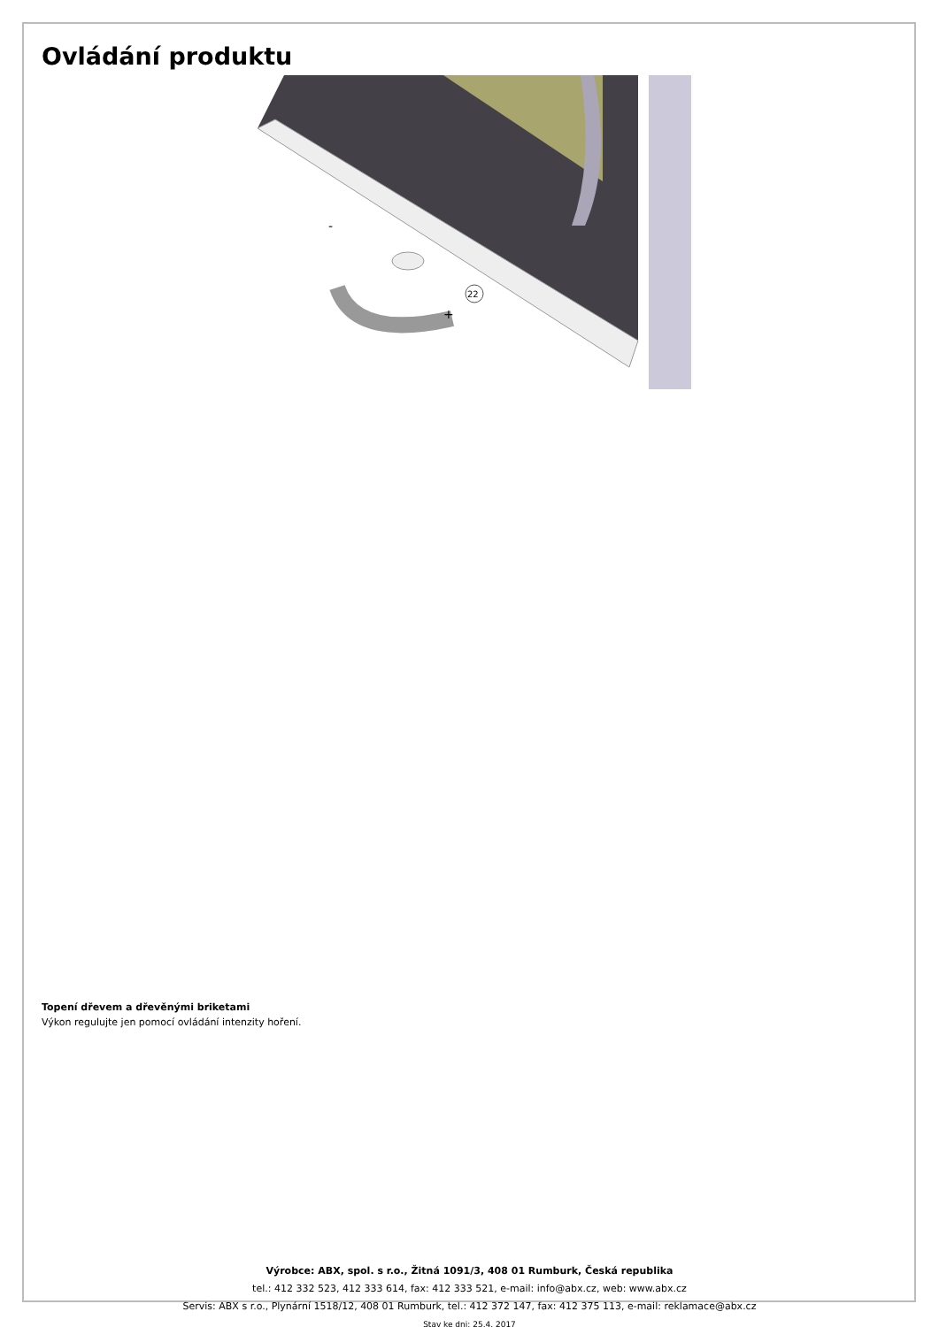Ovládání produktu
+
-
22
Topení dřevem a dřevěnými briketami
Výkon regulujte jen pomocí ovládání intenzity hoření.
Výrobce: ABX, spol. s r.o., Žitná 1091/3, 408 01 Rumburk, Česká republika
tel.: 412 332 523, 412 333 614, fax: 412 333 521, e-mail: info@abx.cz, web: www.abx.cz
Servis: ABX s r.o., Plynární 1518/12, 408 01 Rumburk, tel.: 412 372 147, fax: 412 375 113, e-mail: reklamace@abx.cz
Stav ke dni: 25.4. 2017